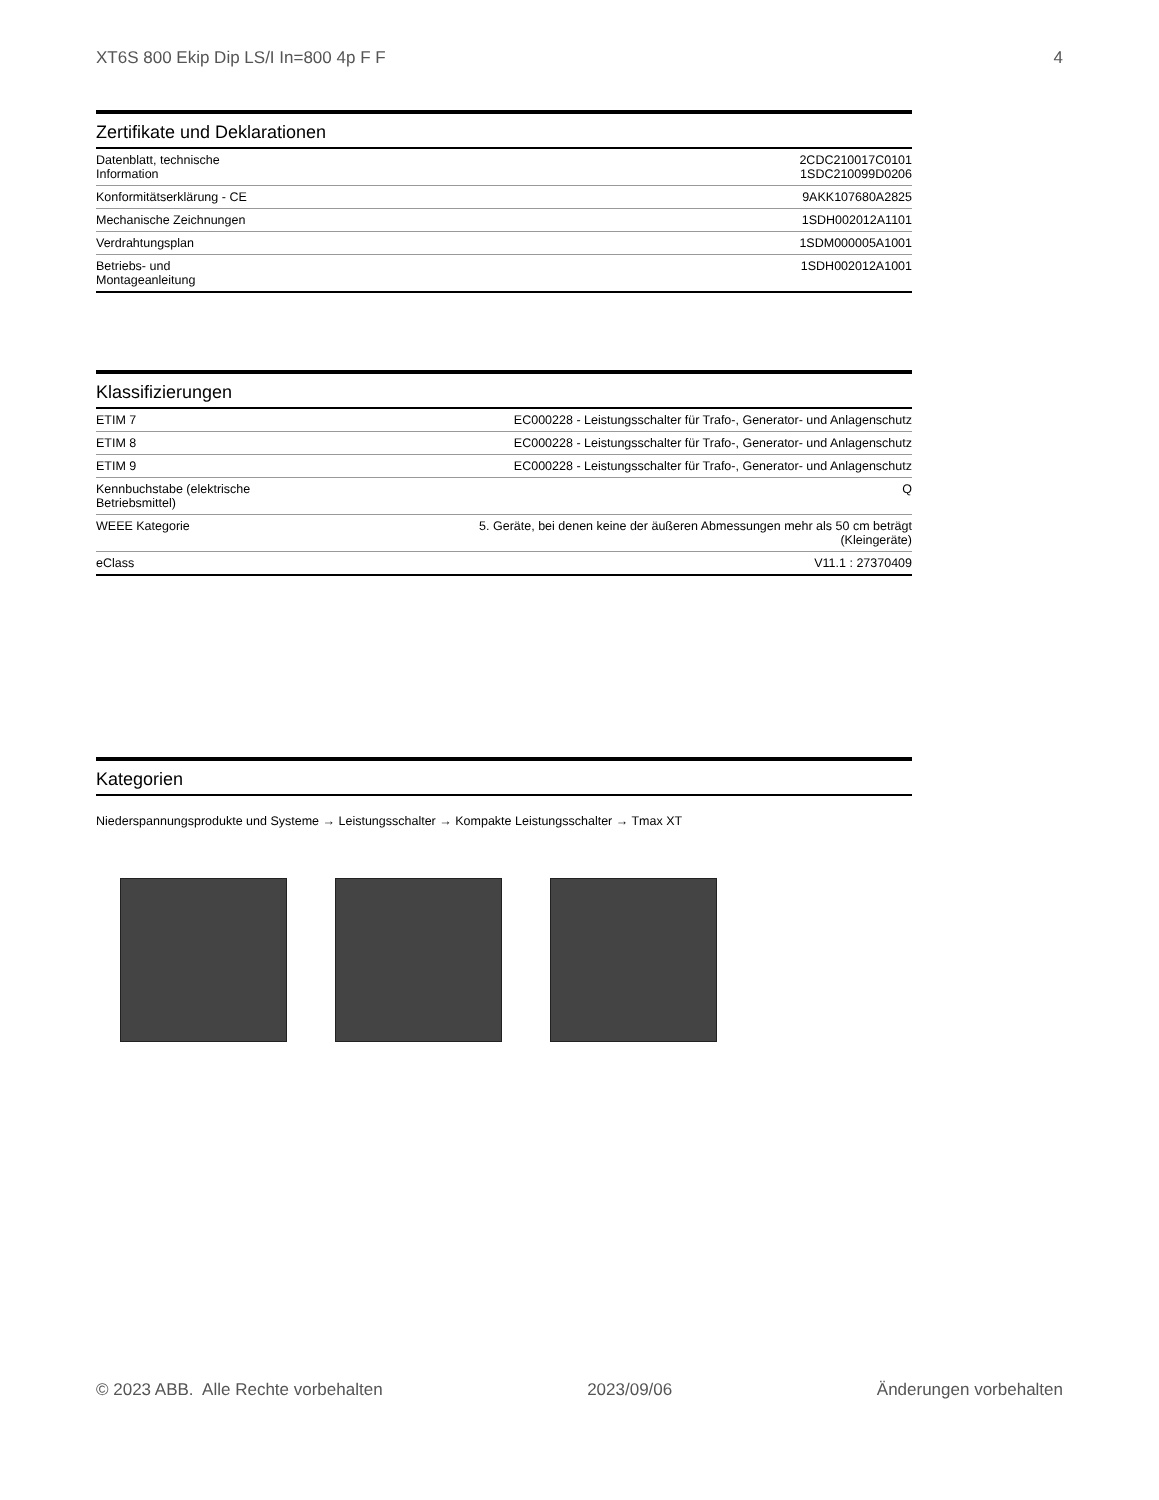XT6S 800 Ekip Dip LS/I In=800 4p F F 4
Zertifikate und Deklarationen
| Datenblatt, technische Information | 2CDC210017C0101 1SDC210099D0206 |
| Konformitätserklärung - CE | 9AKK107680A2825 |
| Mechanische Zeichnungen | 1SDH002012A1101 |
| Verdrahtungsplan | 1SDM000005A1001 |
| Betriebs- und Montageanleitung | 1SDH002012A1001 |
Klassifizierungen
| ETIM 7 | EC000228 - Leistungsschalter für Trafo-, Generator- und Anlagenschutz |
| ETIM 8 | EC000228 - Leistungsschalter für Trafo-, Generator- und Anlagenschutz |
| ETIM 9 | EC000228 - Leistungsschalter für Trafo-, Generator- und Anlagenschutz |
| Kennbuchstabe (elektrische Betriebsmittel) | Q |
| WEEE Kategorie | 5. Geräte, bei denen keine der äußeren Abmessungen mehr als 50 cm beträgt (Kleingeräte) |
| eClass | V11.1 : 27370409 |
Kategorien
Niederspannungsprodukte und Systeme → Leistungsschalter → Kompakte Leistungsschalter → Tmax XT
© 2023 ABB. Alle Rechte vorbehalten 2023/09/06 Änderungen vorbehalten